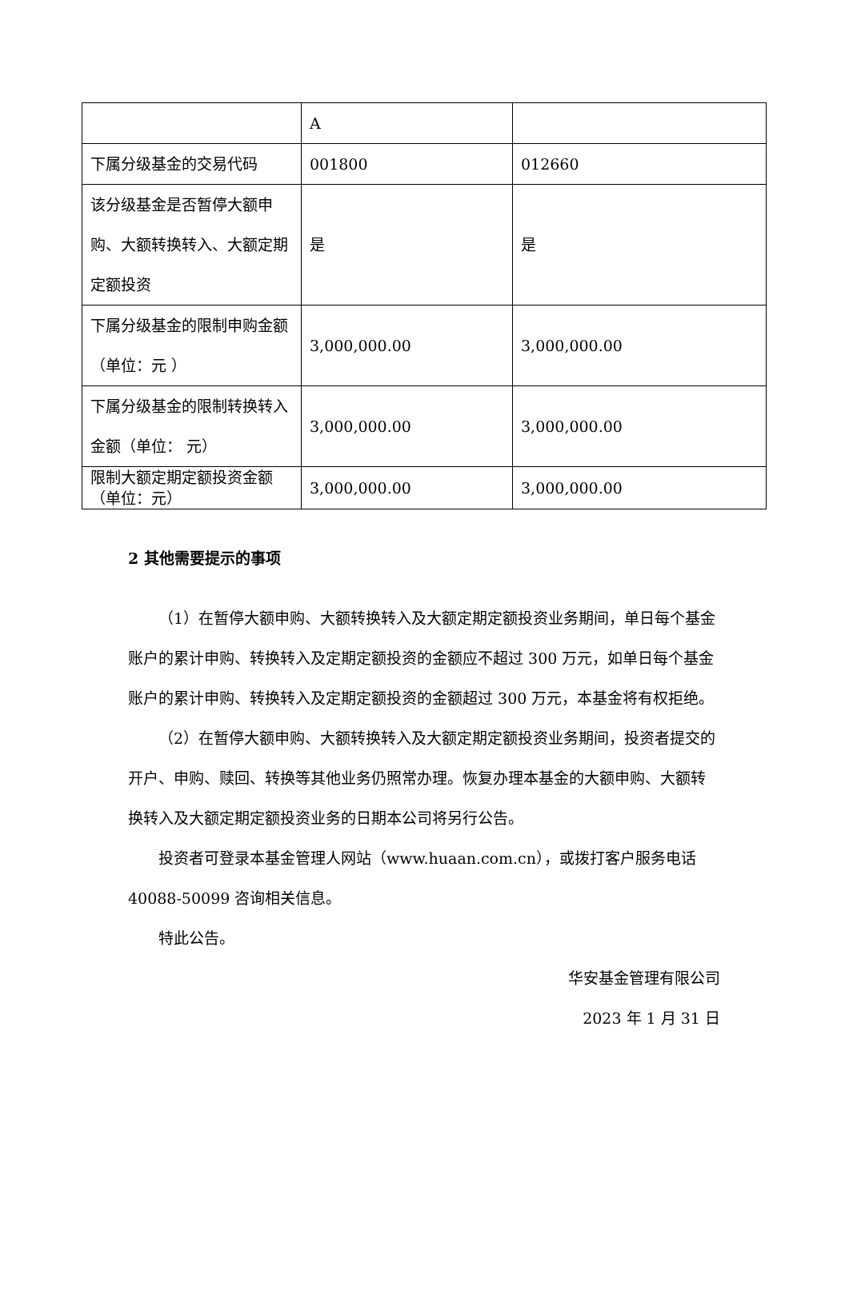| | A | |
| 下属分级基金的交易代码 | 001800 | 012660 |
| 该分级基金是否暂停大额申购、大额转换转入、大额定期定额投资 | 是 | 是 |
| 下属分级基金的限制申购金额（单位：元 ） | 3,000,000.00 | 3,000,000.00 |
| 下属分级基金的限制转换转入金额（单位： 元） | 3,000,000.00 | 3,000,000.00 |
| 限制大额定期定额投资金额（单位：元） | 3,000,000.00 | 3,000,000.00 |
2 其他需要提示的事项
（1）在暂停大额申购、大额转换转入及大额定期定额投资业务期间，单日每个基金账户的累计申购、转换转入及定期定额投资的金额应不超过 300 万元，如单日每个基金账户的累计申购、转换转入及定期定额投资的金额超过 300 万元，本基金将有权拒绝。
（2）在暂停大额申购、大额转换转入及大额定期定额投资业务期间，投资者提交的开户、申购、赎回、转换等其他业务仍照常办理。恢复办理本基金的大额申购、大额转换转入及大额定期定额投资业务的日期本公司将另行公告。
投资者可登录本基金管理人网站（www.huaan.com.cn），或拨打客户服务电话 40088-50099 咨询相关信息。
特此公告。
华安基金管理有限公司
2023 年 1 月 31 日